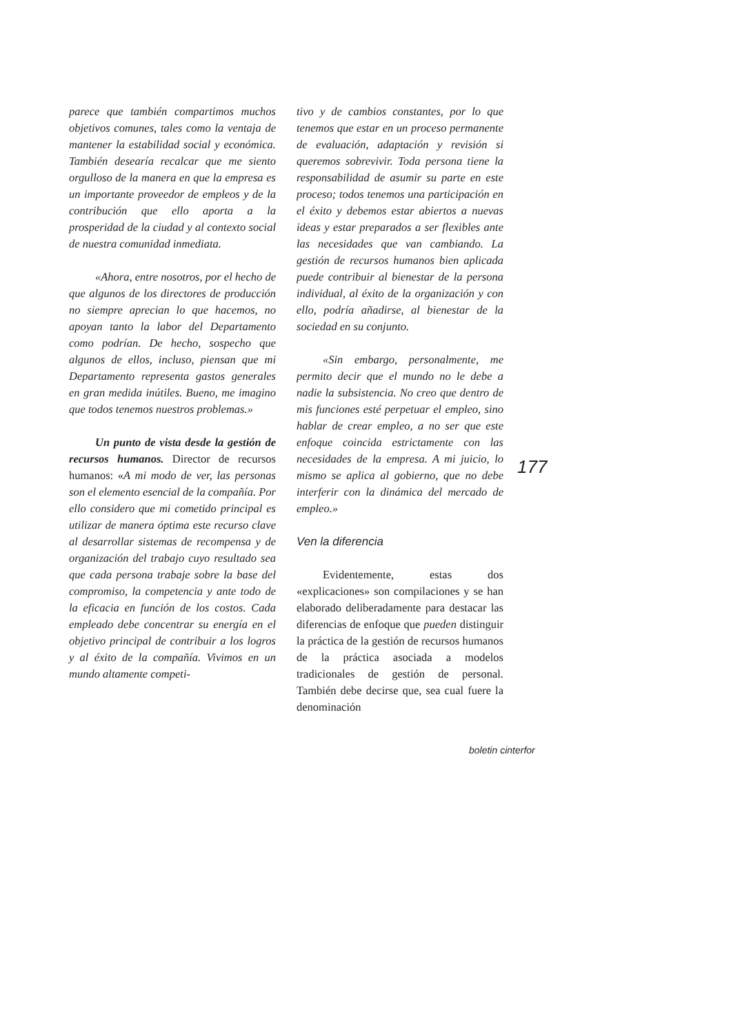parece que también compartimos muchos objetivos comunes, tales como la ventaja de mantener la estabilidad social y económica. También desearía recalcar que me siento orgulloso de la manera en que la empresa es un importante proveedor de empleos y de la contribución que ello aporta a la prosperidad de la ciudad y al contexto social de nuestra comunidad inmediata.
«Ahora, entre nosotros, por el hecho de que algunos de los directores de producción no siempre aprecian lo que hacemos, no apoyan tanto la labor del Departamento como podrían. De hecho, sospecho que algunos de ellos, incluso, piensan que mi Departamento representa gastos generales en gran medida inútiles. Bueno, me imagino que todos tenemos nuestros problemas.»
Un punto de vista desde la gestión de recursos humanos. Director de recursos humanos: «A mi modo de ver, las personas son el elemento esencial de la compañía. Por ello considero que mi cometido principal es utilizar de manera óptima este recurso clave al desarrollar sistemas de recompensa y de organización del trabajo cuyo resultado sea que cada persona trabaje sobre la base del compromiso, la competencia y ante todo de la eficacia en función de los costos. Cada empleado debe concentrar su energía en el objetivo principal de contribuir a los logros y al éxito de la compañía. Vivimos en un mundo altamente competi-
tivo y de cambios constantes, por lo que tenemos que estar en un proceso permanente de evaluación, adaptación y revisión si queremos sobrevivir. Toda persona tiene la responsabilidad de asumir su parte en este proceso; todos tenemos una participación en el éxito y debemos estar abiertos a nuevas ideas y estar preparados a ser flexibles ante las necesidades que van cambiando. La gestión de recursos humanos bien aplicada puede contribuir al bienestar de la persona individual, al éxito de la organización y con ello, podría añadirse, al bienestar de la sociedad en su conjunto.
«Sin embargo, personalmente, me permito decir que el mundo no le debe a nadie la subsistencia. No creo que dentro de mis funciones esté perpetuar el empleo, sino hablar de crear empleo, a no ser que este enfoque coincida estrictamente con las necesidades de la empresa. A mi juicio, lo mismo se aplica al gobierno, que no debe interferir con la dinámica del mercado de empleo.»
Ven la diferencia
Evidentemente, estas dos «explicaciones» son compilaciones y se han elaborado deliberadamente para destacar las diferencias de enfoque que pueden distinguir la práctica de la gestión de recursos humanos de la práctica asociada a modelos tradicionales de gestión de personal. También debe decirse que, sea cual fuere la denominación
177
boletin cinterfor